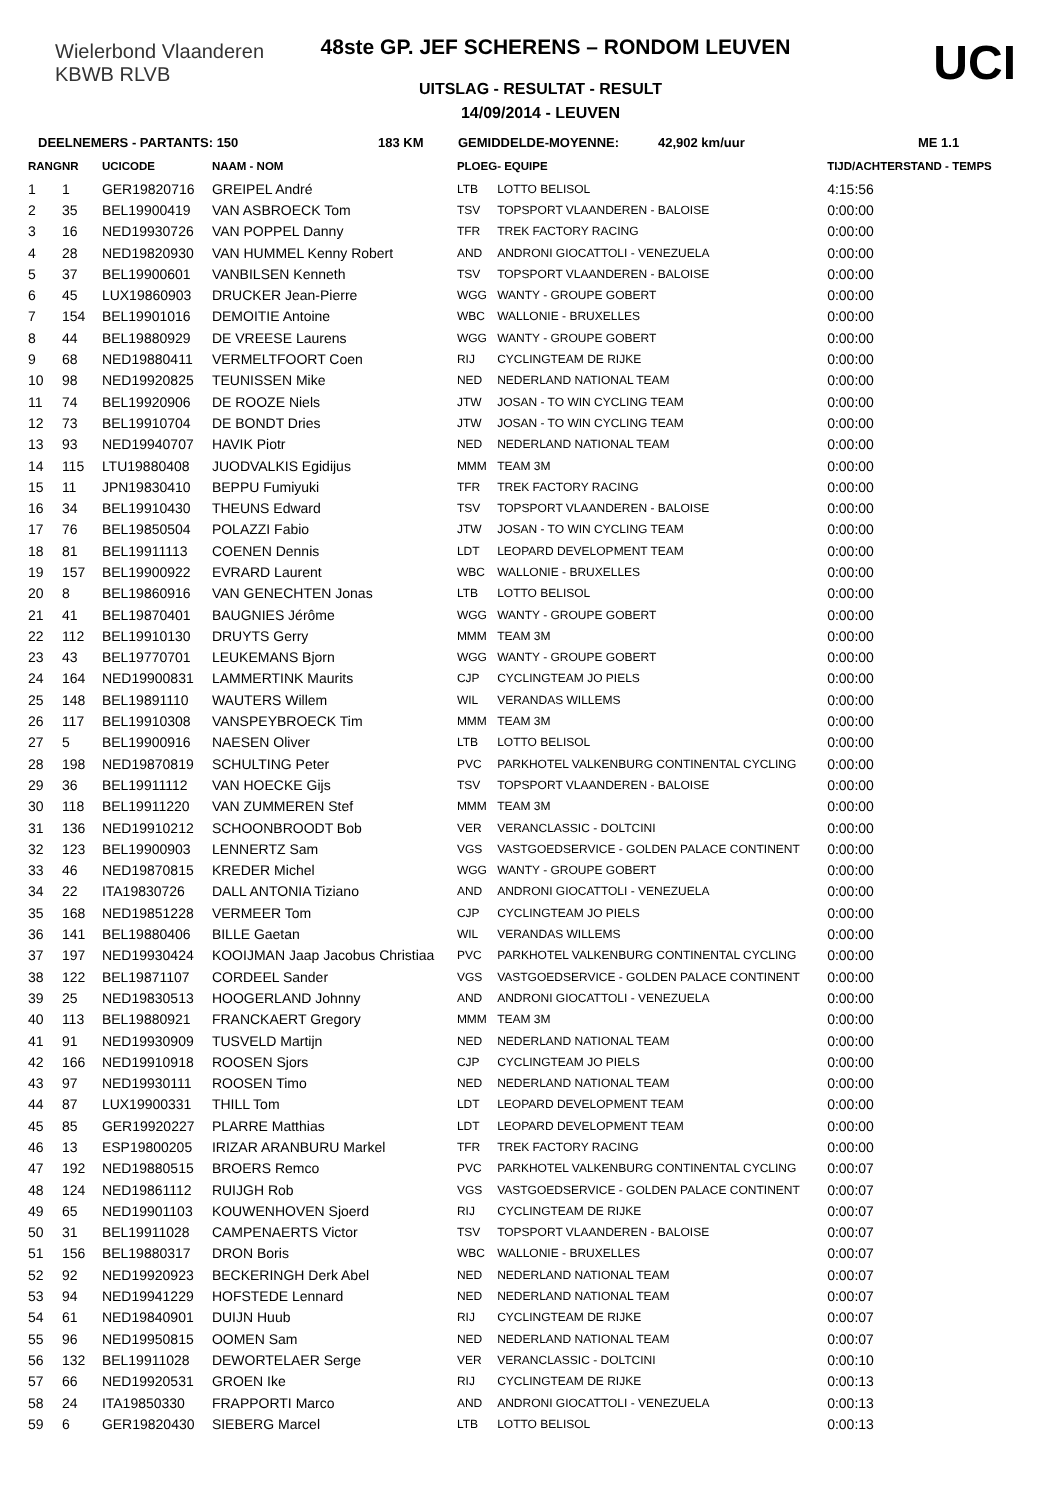Wielerbond Vlaanderen
KBWB RLVB
UCI
48ste GP. JEF SCHERENS – RONDOM LEUVEN
UITSLAG - RESULTAT - RESULT
14/09/2014 - LEUVEN
DEELNEMERS - PARTANTS: 150 183 KM GEMIDDELDE-MOYENNE: 42,902 km/uur ME 1.1
| RANG | NR | UCICODE | NAAM - NOM | PLOEG | - EQUIPE | TIJD/ACHTERSTAND - TEMPS |
| --- | --- | --- | --- | --- | --- | --- |
| 1 | 1 | GER19820716 | GREIPEL André | LTB | LOTTO BELISOL | 4:15:56 |
| 2 | 35 | BEL19900419 | VAN ASBROECK Tom | TSV | TOPSPORT VLAANDEREN - BALOISE | 0:00:00 |
| 3 | 16 | NED19930726 | VAN POPPEL Danny | TFR | TREK FACTORY RACING | 0:00:00 |
| 4 | 28 | NED19820930 | VAN HUMMEL Kenny Robert | AND | ANDRONI GIOCATTOLI - VENEZUELA | 0:00:00 |
| 5 | 37 | BEL19900601 | VANBILSEN Kenneth | TSV | TOPSPORT VLAANDEREN - BALOISE | 0:00:00 |
| 6 | 45 | LUX19860903 | DRUCKER Jean-Pierre | WGG | WANTY - GROUPE GOBERT | 0:00:00 |
| 7 | 154 | BEL19901016 | DEMOITIE Antoine | WBC | WALLONIE - BRUXELLES | 0:00:00 |
| 8 | 44 | BEL19880929 | DE VREESE Laurens | WGG | WANTY - GROUPE GOBERT | 0:00:00 |
| 9 | 68 | NED19880411 | VERMELTFOORT Coen | RIJ | CYCLINGTEAM DE RIJKE | 0:00:00 |
| 10 | 98 | NED19920825 | TEUNISSEN Mike | NED | NEDERLAND NATIONAL TEAM | 0:00:00 |
| 11 | 74 | BEL19920906 | DE ROOZE Niels | JTW | JOSAN - TO WIN CYCLING TEAM | 0:00:00 |
| 12 | 73 | BEL19910704 | DE BONDT Dries | JTW | JOSAN - TO WIN CYCLING TEAM | 0:00:00 |
| 13 | 93 | NED19940707 | HAVIK Piotr | NED | NEDERLAND NATIONAL TEAM | 0:00:00 |
| 14 | 115 | LTU19880408 | JUODVALKIS Egidijus | MMM | TEAM 3M | 0:00:00 |
| 15 | 11 | JPN19830410 | BEPPU Fumiyuki | TFR | TREK FACTORY RACING | 0:00:00 |
| 16 | 34 | BEL19910430 | THEUNS Edward | TSV | TOPSPORT VLAANDEREN - BALOISE | 0:00:00 |
| 17 | 76 | BEL19850504 | POLAZZI Fabio | JTW | JOSAN - TO WIN CYCLING TEAM | 0:00:00 |
| 18 | 81 | BEL19911113 | COENEN Dennis | LDT | LEOPARD DEVELOPMENT TEAM | 0:00:00 |
| 19 | 157 | BEL19900922 | EVRARD Laurent | WBC | WALLONIE - BRUXELLES | 0:00:00 |
| 20 | 8 | BEL19860916 | VAN GENECHTEN Jonas | LTB | LOTTO BELISOL | 0:00:00 |
| 21 | 41 | BEL19870401 | BAUGNIES Jérôme | WGG | WANTY - GROUPE GOBERT | 0:00:00 |
| 22 | 112 | BEL19910130 | DRUYTS Gerry | MMM | TEAM 3M | 0:00:00 |
| 23 | 43 | BEL19770701 | LEUKEMANS Bjorn | WGG | WANTY - GROUPE GOBERT | 0:00:00 |
| 24 | 164 | NED19900831 | LAMMERTINK Maurits | CJP | CYCLINGTEAM JO PIELS | 0:00:00 |
| 25 | 148 | BEL19891110 | WAUTERS Willem | WIL | VERANDAS WILLEMS | 0:00:00 |
| 26 | 117 | BEL19910308 | VANSPEYBROECK Tim | MMM | TEAM 3M | 0:00:00 |
| 27 | 5 | BEL19900916 | NAESEN Oliver | LTB | LOTTO BELISOL | 0:00:00 |
| 28 | 198 | NED19870819 | SCHULTING Peter | PVC | PARKHOTEL VALKENBURG CONTINENTAL CYCLING | 0:00:00 |
| 29 | 36 | BEL19911112 | VAN HOECKE Gijs | TSV | TOPSPORT VLAANDEREN - BALOISE | 0:00:00 |
| 30 | 118 | BEL19911220 | VAN ZUMMEREN Stef | MMM | TEAM 3M | 0:00:00 |
| 31 | 136 | NED19910212 | SCHOONBROODT Bob | VER | VERANCLASSIC - DOLTCINI | 0:00:00 |
| 32 | 123 | BEL19900903 | LENNERTZ Sam | VGS | VASTGOEDSERVICE - GOLDEN PALACE CONTINENT | 0:00:00 |
| 33 | 46 | NED19870815 | KREDER Michel | WGG | WANTY - GROUPE GOBERT | 0:00:00 |
| 34 | 22 | ITA19830726 | DALL ANTONIA Tiziano | AND | ANDRONI GIOCATTOLI - VENEZUELA | 0:00:00 |
| 35 | 168 | NED19851228 | VERMEER Tom | CJP | CYCLINGTEAM JO PIELS | 0:00:00 |
| 36 | 141 | BEL19880406 | BILLE Gaetan | WIL | VERANDAS WILLEMS | 0:00:00 |
| 37 | 197 | NED19930424 | KOOIJMAN Jaap Jacobus Christiaa | PVC | PARKHOTEL VALKENBURG CONTINENTAL CYCLING | 0:00:00 |
| 38 | 122 | BEL19871107 | CORDEEL Sander | VGS | VASTGOEDSERVICE - GOLDEN PALACE CONTINENT | 0:00:00 |
| 39 | 25 | NED19830513 | HOOGERLAND Johnny | AND | ANDRONI GIOCATTOLI - VENEZUELA | 0:00:00 |
| 40 | 113 | BEL19880921 | FRANCKAERT Gregory | MMM | TEAM 3M | 0:00:00 |
| 41 | 91 | NED19930909 | TUSVELD Martijn | NED | NEDERLAND NATIONAL TEAM | 0:00:00 |
| 42 | 166 | NED19910918 | ROOSEN Sjors | CJP | CYCLINGTEAM JO PIELS | 0:00:00 |
| 43 | 97 | NED19930111 | ROOSEN Timo | NED | NEDERLAND NATIONAL TEAM | 0:00:00 |
| 44 | 87 | LUX19900331 | THILL Tom | LDT | LEOPARD DEVELOPMENT TEAM | 0:00:00 |
| 45 | 85 | GER19920227 | PLARRE Matthias | LDT | LEOPARD DEVELOPMENT TEAM | 0:00:00 |
| 46 | 13 | ESP19800205 | IRIZAR ARANBURU Markel | TFR | TREK FACTORY RACING | 0:00:00 |
| 47 | 192 | NED19880515 | BROERS Remco | PVC | PARKHOTEL VALKENBURG CONTINENTAL CYCLING | 0:00:07 |
| 48 | 124 | NED19861112 | RUIJGH Rob | VGS | VASTGOEDSERVICE - GOLDEN PALACE CONTINENT | 0:00:07 |
| 49 | 65 | NED19901103 | KOUWENHOVEN Sjoerd | RIJ | CYCLINGTEAM DE RIJKE | 0:00:07 |
| 50 | 31 | BEL19911028 | CAMPENAERTS Victor | TSV | TOPSPORT VLAANDEREN - BALOISE | 0:00:07 |
| 51 | 156 | BEL19880317 | DRON Boris | WBC | WALLONIE - BRUXELLES | 0:00:07 |
| 52 | 92 | NED19920923 | BECKERINGH Derk Abel | NED | NEDERLAND NATIONAL TEAM | 0:00:07 |
| 53 | 94 | NED19941229 | HOFSTEDE Lennard | NED | NEDERLAND NATIONAL TEAM | 0:00:07 |
| 54 | 61 | NED19840901 | DUIJN Huub | RIJ | CYCLINGTEAM DE RIJKE | 0:00:07 |
| 55 | 96 | NED19950815 | OOMEN Sam | NED | NEDERLAND NATIONAL TEAM | 0:00:07 |
| 56 | 132 | BEL19911028 | DEWORTELAER Serge | VER | VERANCLASSIC - DOLTCINI | 0:00:10 |
| 57 | 66 | NED19920531 | GROEN Ike | RIJ | CYCLINGTEAM DE RIJKE | 0:00:13 |
| 58 | 24 | ITA19850330 | FRAPPORTI Marco | AND | ANDRONI GIOCATTOLI - VENEZUELA | 0:00:13 |
| 59 | 6 | GER19820430 | SIEBERG Marcel | LTB | LOTTO BELISOL | 0:00:13 |